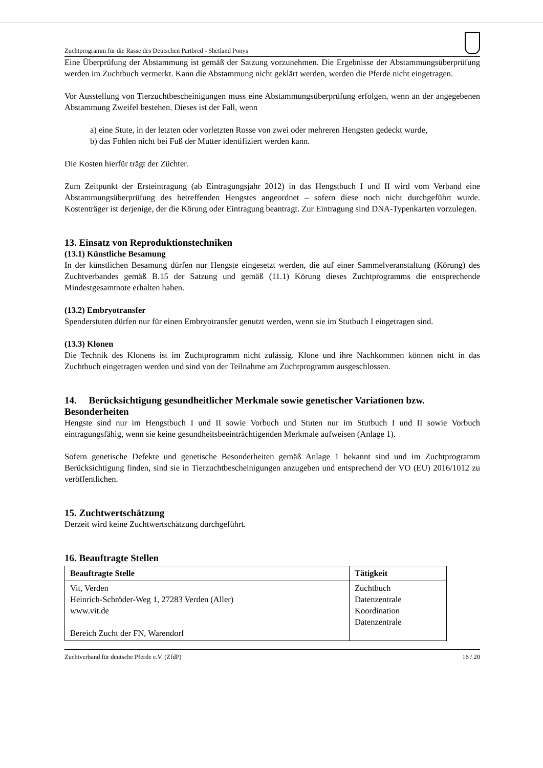Zuchtprogramm für die Rasse des Deutschen Partbred - Shetland Ponys
Eine Überprüfung der Abstammung ist gemäß der Satzung vorzunehmen. Die Ergebnisse der Abstammungsüberprüfung werden im Zuchtbuch vermerkt. Kann die Abstammung nicht geklärt werden, werden die Pferde nicht eingetragen.
Vor Ausstellung von Tierzuchtbescheinigungen muss eine Abstammungsüberprüfung erfolgen, wenn an der angegebenen Abstammung Zweifel bestehen. Dieses ist der Fall, wenn
a) eine Stute, in der letzten oder vorletzten Rosse von zwei oder mehreren Hengsten gedeckt wurde,
b) das Fohlen nicht bei Fuß der Mutter identifiziert werden kann.
Die Kosten hierfür trägt der Züchter.
Zum Zeitpunkt der Ersteintragung (ab Eintragungsjahr 2012) in das Hengstbuch I und II wird vom Verband eine Abstammungsüberprüfung des betreffenden Hengstes angeordnet – sofern diese noch nicht durchgeführt wurde. Kostenträger ist derjenige, der die Körung oder Eintragung beantragt. Zur Eintragung sind DNA-Typenkarten vorzulegen.
13. Einsatz von Reproduktionstechniken
(13.1) Künstliche Besamung
In der künstlichen Besamung dürfen nur Hengste eingesetzt werden, die auf einer Sammelveranstaltung (Körung) des Zuchtverbandes gemäß B.15 der Satzung und gemäß (11.1) Körung dieses Zuchtprogramms die entsprechende Mindestgesamtnote erhalten haben.
(13.2) Embryotransfer
Spenderstuten dürfen nur für einen Embryotransfer genutzt werden, wenn sie im Stutbuch I eingetragen sind.
(13.3) Klonen
Die Technik des Klonens ist im Zuchtprogramm nicht zulässig. Klone und ihre Nachkommen können nicht in das Zuchtbuch eingetragen werden und sind von der Teilnahme am Zuchtprogramm ausgeschlossen.
14. Berücksichtigung gesundheitlicher Merkmale sowie genetischer Variationen bzw. Besonderheiten
Hengste sind nur im Hengstbuch I und II sowie Vorbuch und Stuten nur im Stutbuch I und II sowie Vorbuch eintragungsfähig, wenn sie keine gesundheitsbeeinträchtigenden Merkmale aufweisen (Anlage 1).
Sofern genetische Defekte und genetische Besonderheiten gemäß Anlage 1 bekannt sind und im Zuchtprogramm Berücksichtigung finden, sind sie in Tierzuchtbescheinigungen anzugeben und entsprechend der VO (EU) 2016/1012 zu veröffentlichen.
15. Zuchtwertschätzung
Derzeit wird keine Zuchtwertschätzung durchgeführt.
16. Beauftragte Stellen
| Beauftragte Stelle | Tätigkeit |
| --- | --- |
| Vit, Verden Heinrich-Schröder-Weg 1, 27283 Verden (Aller) www.vit.de Bereich Zucht der FN, Warendorf | Zuchtbuch Datenzentrale Koordination Datenzentrale |
Zuchtverband für deutsche Pferde e.V. (ZfdP) 16 / 20